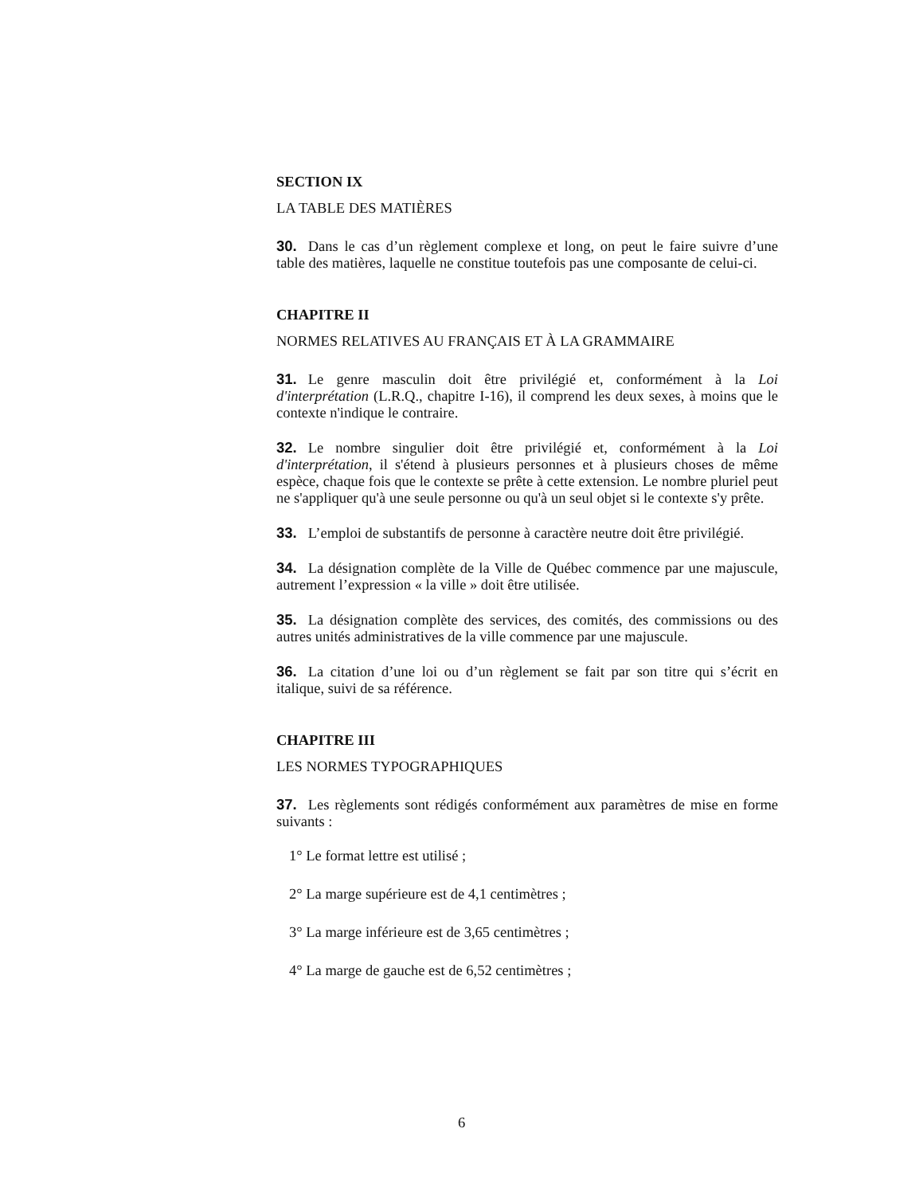SECTION IX
LA TABLE DES MATIÈRES
30. Dans le cas d’un règlement complexe et long, on peut le faire suivre d’une table des matières, laquelle ne constitue toutefois pas une composante de celui-ci.
CHAPITRE II
NORMES RELATIVES AU FRANÇAIS ET À LA GRAMMAIRE
31. Le genre masculin doit être privilégié et, conformément à la Loi d'interprétation (L.R.Q., chapitre I-16), il comprend les deux sexes, à moins que le contexte n'indique le contraire.
32. Le nombre singulier doit être privilégié et, conformément à la Loi d'interprétation, il s'étend à plusieurs personnes et à plusieurs choses de même espèce, chaque fois que le contexte se prête à cette extension. Le nombre pluriel peut ne s'appliquer qu'à une seule personne ou qu'à un seul objet si le contexte s'y prête.
33. L’emploi de substantifs de personne à caractère neutre doit être privilégié.
34. La désignation complète de la Ville de Québec commence par une majuscule, autrement l’expression « la ville » doit être utilisée.
35. La désignation complète des services, des comités, des commissions ou des autres unités administratives de la ville commence par une majuscule.
36. La citation d’une loi ou d’un règlement se fait par son titre qui s’écrit en italique, suivi de sa référence.
CHAPITRE III
LES NORMES TYPOGRAPHIQUES
37. Les règlements sont rédigés conformément aux paramètres de mise en forme suivants :
1° Le format lettre est utilisé ;
2° La marge supérieure est de 4,1 centimètres ;
3° La marge inférieure est de 3,65 centimètres ;
4° La marge de gauche est de 6,52 centimètres ;
6